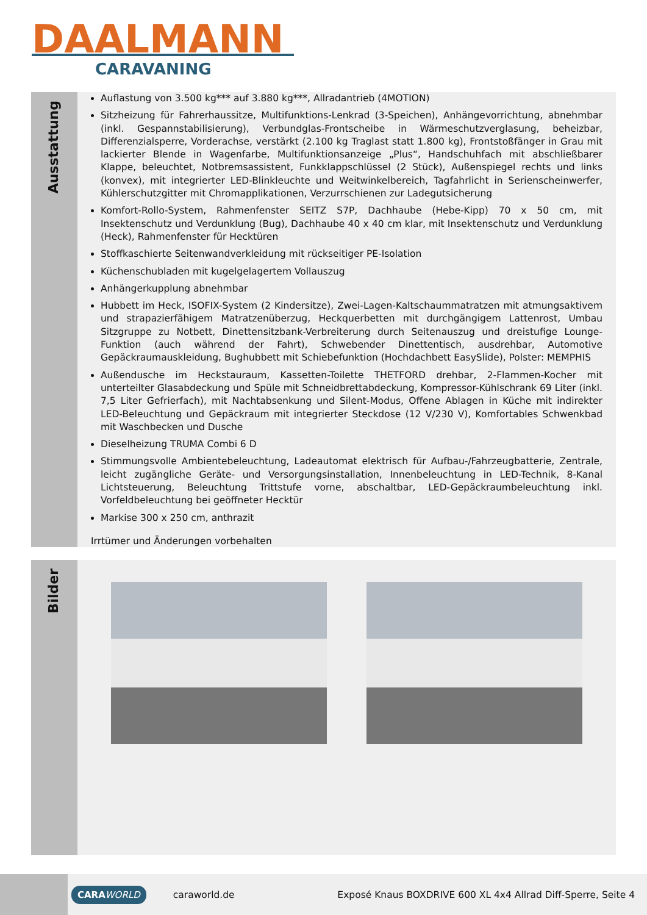DAALMANN
CARAVANING
Ausstattung
Auflastung von 3.500 kg*** auf 3.880 kg***, Allradantrieb (4MOTION)
Sitzheizung für Fahrerhaussitze, Multifunktions-Lenkrad (3-Speichen), Anhängevorrichtung, abnehmbar (inkl. Gespannstabilisierung), Verbundglas-Frontscheibe in Wärmeschutzverglasung, beheizbar, Differenzialsperre, Vorderachse, verstärkt (2.100 kg Traglast statt 1.800 kg), Frontstoßfänger in Grau mit lackierter Blende in Wagenfarbe, Multifunktionsanzeige „Plus“, Handschuhfach mit abschließbarer Klappe, beleuchtet, Notbremsassistent, Funkklappschlüssel (2 Stück), Außenspiegel rechts und links (konvex), mit integrierter LED-Blinkleuchte und Weitwinkelbereich, Tagfahrlicht in Serienscheinwerfer, Kühlerschutzgitter mit Chromapplikationen, Verzurrschienen zur Ladegutsicherung
Komfort-Rollo-System, Rahmenfenster SEITZ S7P, Dachhaube (Hebe-Kipp) 70 x 50 cm, mit Insektenschutz und Verdunklung (Bug), Dachhaube 40 x 40 cm klar, mit Insektenschutz und Verdunklung (Heck), Rahmenfenster für Hecktüren
Stoffkaschierte Seitenwandverkleidung mit rückseitiger PE-Isolation
Küchenschubladen mit kugelgelagertem Vollauszug
Anhängerkupplung abnehmbar
Hubbett im Heck, ISOFIX-System (2 Kindersitze), Zwei-Lagen-Kaltschaummatratzen mit atmungsaktivem und strapazierfähigem Matratzenüberzug, Heckquerbetten mit durchgängigem Lattenrost, Umbau Sitzgruppe zu Notbett, Dinettensitzbank-Verbreiterung durch Seitenauszug und dreistufige Lounge-Funktion (auch während der Fahrt), Schwebender Dinettentisch, ausdrehbar, Automotive Gepäckraumauskleidung, Bughubbett mit Schiebefunktion (Hochdachbett EasySlide), Polster: MEMPHIS
Außendusche im Heckstauraum, Kassetten-Toilette THETFORD drehbar, 2-Flammen-Kocher mit unterteilter Glasabdeckung und Spüle mit Schneidbrettabdeckung, Kompressor-Kühlschrank 69 Liter (inkl. 7,5 Liter Gefrierfach), mit Nachtabsenkung und Silent-Modus, Offene Ablagen in Küche mit indirekter LED-Beleuchtung und Gepäckraum mit integrierter Steckdose (12 V/230 V), Komfortables Schwenkbad mit Waschbecken und Dusche
Dieselheizung TRUMA Combi 6 D
Stimmungsvolle Ambientebeleuchtung, Ladeautomat elektrisch für Aufbau-/Fahrzeugbatterie, Zentrale, leicht zugängliche Geräte- und Versorgungsinstallation, Innenbeleuchtung in LED-Technik, 8-Kanal Lichtsteuerung, Beleuchtung Trittstufe vorne, abschaltbar, LED-Gepäckraumbeleuchtung inkl. Vorfeldbeleuchtung bei geöffneter Hecktür
Markise 300 x 250 cm, anthrazit
Irrtümer und Änderungen vorbehalten
Bilder
CARAWORLD
caraworld.de
Exposé Knaus BOXDRIVE 600 XL 4x4 Allrad Diff-Sperre, Seite 4